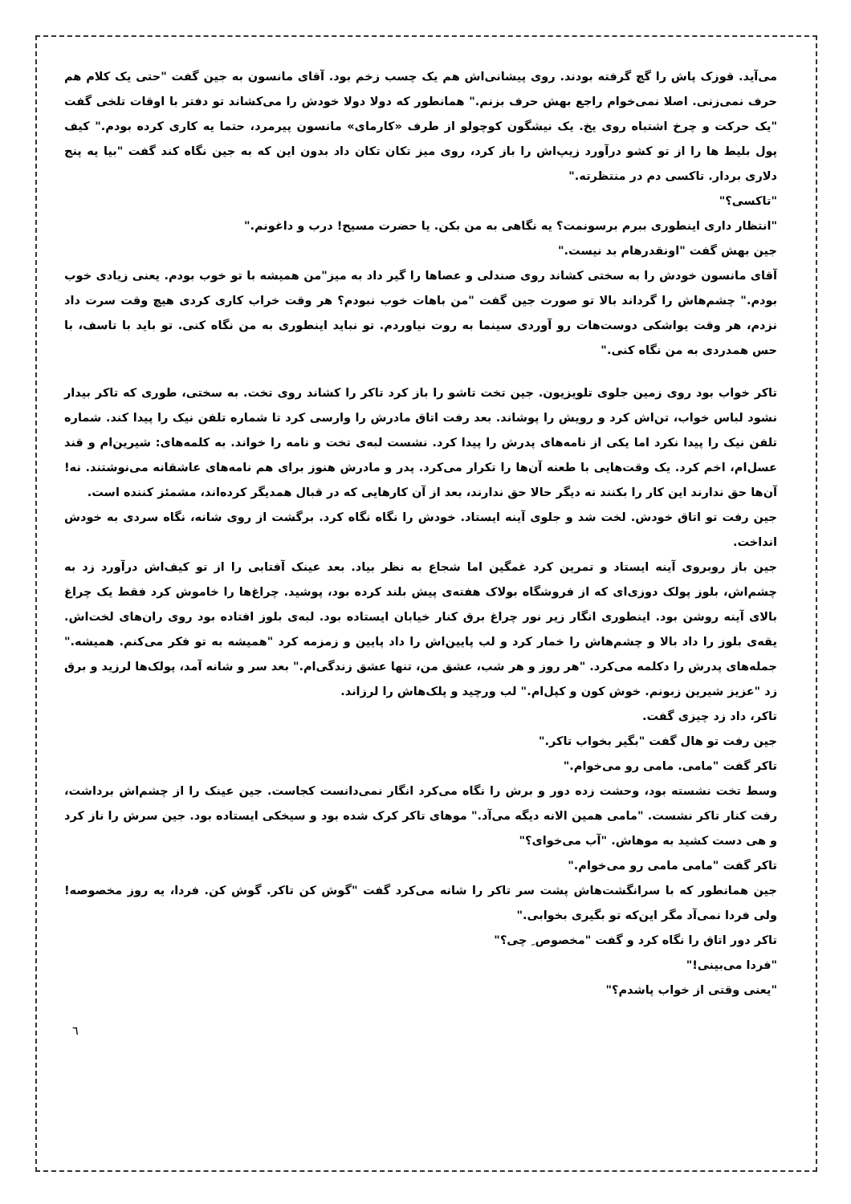می‌آید. قوزک پاش را گچ گرفته بودند. روی پیشانی‌اش هم یک چسب زخم بود. آقای مانسون به جین گفت "حتی یک کلام هم حرف نمی‌زنی. اصلا نمی‌خوام راجع بهش حرف بزنم." همانطور که دولا دولا خودش را می‌کشاند تو دفتر با اوقات تلخی گفت "یک حرکت و چرخ اشتباه روی یخ. یک نیشگون کوچولو از طرف «کارمای» مانسون پیرمرد، حتما یه کاری کرده بودم." کیف پول بلیط ها را از تو کشو درآورد زیپ‌اش را باز کرد، روی میز تکان تکان داد بدون این که به جین نگاه کند گفت "بیا یه پنج دلاری بردار. تاکسی دم در منتظرته."
"تاکسی؟"
"انتظار داری اینطوری ببرم برسونمت؟ یه نگاهی به من بکن. یا حضرت مسیح! درب و داغونم."
جین بهش گفت "اونقدرهام بد نیست."
آقای مانسون خودش را به سختی کشاند روی صندلی و عصاها را گیر داد به میز"من همیشه با تو خوب بودم. یعنی زیادی خوب بودم." چشم‌هاش را گرداند بالا تو صورت جین گفت "من باهات خوب نبودم؟ هر وقت خراب کاری کردی هیچ وقت سرت داد نزدم، هر وقت یواشکی دوست‌هات رو آوردی سینما به روت نیاوردم. تو نباید اینطوری به من نگاه کنی. تو باید با تاسف، با حس همدردی به من نگاه کنی."
تاکر خواب بود روی زمین جلوی تلویزیون. جین تخت تاشو را باز کرد تاکر را کشاند روی تخت. به سختی، طوری که تاکر بیدار نشود لباس خواب، تن‌اش کرد و رویش را پوشاند. بعد رفت اتاق مادرش را وارسی کرد تا شماره تلفن نیک را پیدا کند. شماره تلفن نیک را پیدا نکرد اما یکی از نامه‌های پدرش را پیدا کرد. نشست لبه‌ی تخت و نامه را خواند. به کلمه‌های: شیرین‌ام و قند عسل‌ام، اخم کرد. یک وقت‌هایی با طعنه آن‌ها را تکرار می‌کرد. پدر و مادرش هنوز برای هم نامه‌های عاشقانه می‌نوشتند. نه! آن‌ها حق ندارند این کار را بکنند نه دیگر حالا حق ندارند، بعد از آن کارهایی که در قبال همدیگر کرده‌اند، مشمئز کننده است.
جین رفت تو اتاق خودش. لخت شد و جلوی آینه ایستاد. خودش را نگاه نگاه کرد. برگشت از روی شانه، نگاه سردی به خودش انداخت.
جین باز روبروی آینه ایستاد و تمرین کرد غمگین اما شجاع به نظر بیاد. بعد عینک آفتابی را از تو کیف‌اش درآورد زد به چشم‌اش، بلوز پولک دوزی‌ای که از فروشگاه بولاک هفته‌ی پیش بلند کرده بود، پوشید. چراغ‌ها را خاموش کرد فقط یک چراغ بالای آینه روشن بود. اینطوری انگار زیر نور چراغ برق کنار خیابان ایستاده بود. لبه‌ی بلوز افتاده بود روی ران‌های لخت‌اش. یقه‌ی بلوز را داد بالا و چشم‌هاش را خمار کرد و لب پایین‌اش را داد پایین و زمزمه کرد "همیشه به تو فکر می‌کنم. همیشه." جمله‌های پدرش را دکلمه می‌کرد. "هر روز و هر شب، عشق من، تنها عشق زندگی‌ام." بعد سر و شانه آمد، پولک‌ها لرزید و برق زد "عزیز شیرین زبونم. خوش کون و کپل‌ام." لب ورچید و پلک‌هاش را لرزاند.
تاکر، داد زد چیزی گفت.
جین رفت تو هال گفت "بگیر بخواب تاکر."
تاکر گفت "مامی. مامی رو می‌خوام."
وسط تخت نشسته بود، وحشت زده دور و برش را نگاه می‌کرد انگار نمی‌دانست کجاست. جین عینک را از چشم‌اش برداشت، رفت کنار تاکر نشست. "مامی همین الانه دیگه می‌آد." موهای تاکر کرک شده بود و سیخکی ایستاده بود. جین سرش را ناز کرد و هی دست کشید به موهاش. "آب می‌خوای؟"
تاکر گفت "مامی مامی رو می‌خوام."
جین همانطور که با سرانگشت‌هاش پشت سر تاکر را شانه می‌کرد گفت "گوش کن تاکر. گوش کن. فردا، یه روز مخصوصه! ولی فردا نمی‌آد مگر این‌که تو بگیری بخوابی."
تاکر دور اتاق را نگاه کرد و گفت "مخصوص ِ چی؟"
"فردا می‌بینی!"
"یعنی وقتی از خواب پاشدم؟"
٦